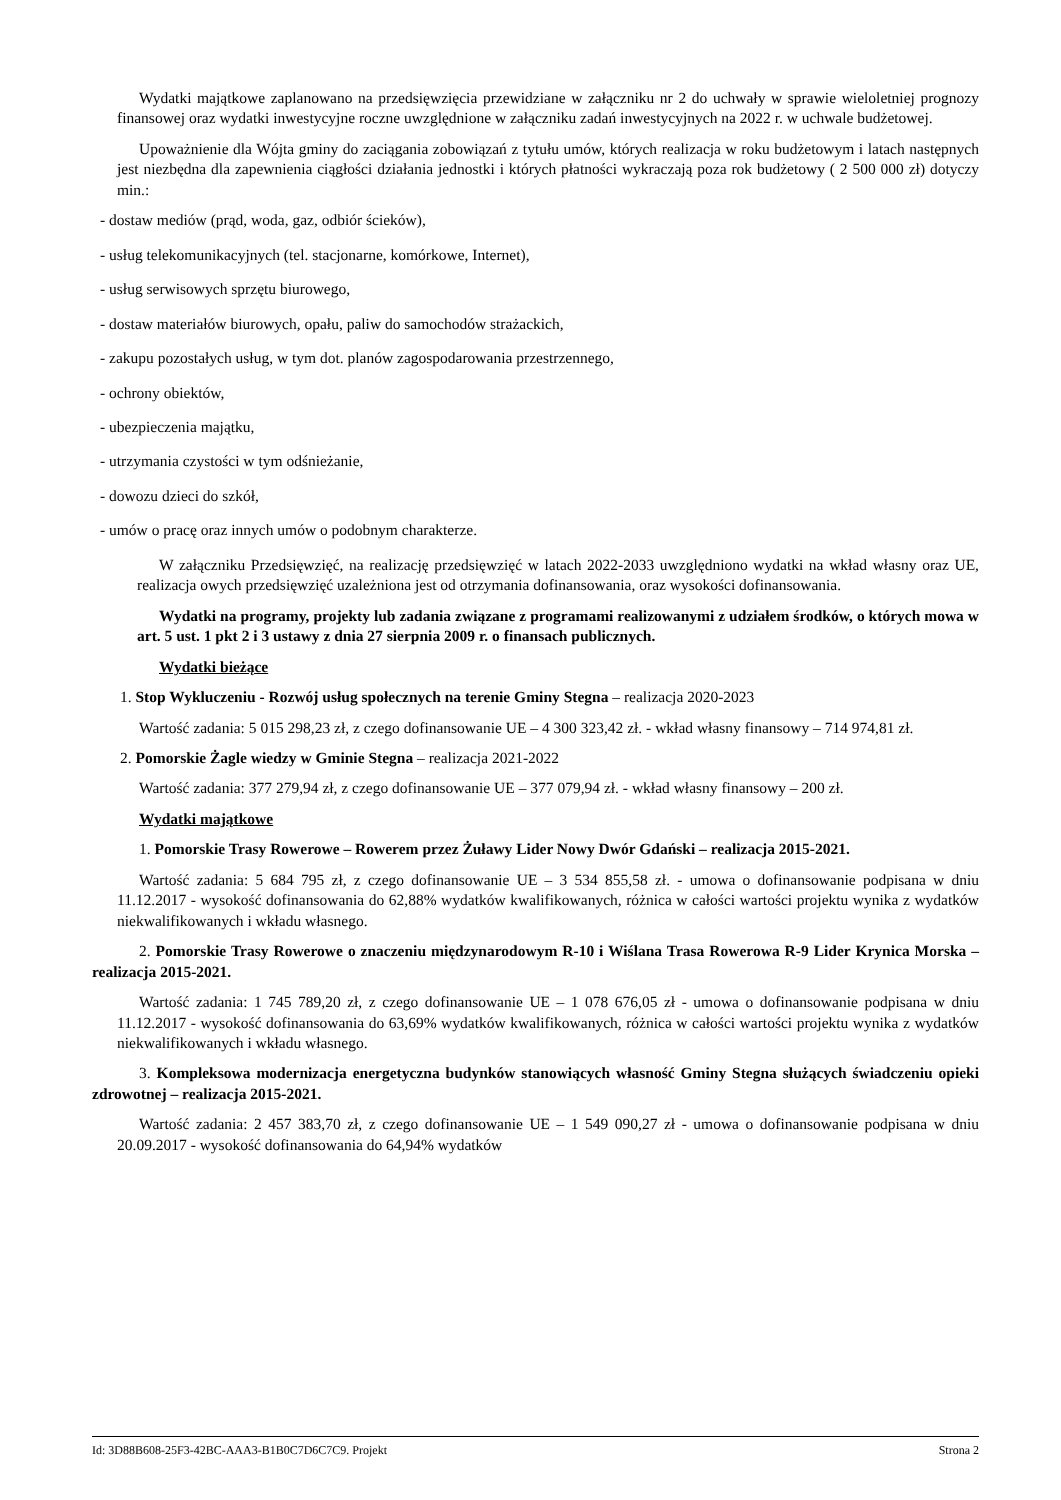Wydatki majątkowe zaplanowano na przedsięwzięcia przewidziane w załączniku nr 2 do uchwały w sprawie wieloletniej prognozy finansowej oraz wydatki inwestycyjne roczne uwzględnione w załączniku zadań inwestycyjnych na 2022 r. w uchwale budżetowej.
Upoważnienie dla Wójta gminy do zaciągania zobowiązań z tytułu umów, których realizacja w roku budżetowym i latach następnych jest niezbędna dla zapewnienia ciągłości działania jednostki i których płatności wykraczają poza rok budżetowy ( 2 500 000 zł) dotyczy min.:
- dostaw mediów (prąd, woda, gaz, odbiór ścieków),
- usług telekomunikacyjnych (tel. stacjonarne, komórkowe, Internet),
- usług serwisowych sprzętu biurowego,
- dostaw materiałów biurowych, opału, paliw do samochodów strażackich,
- zakupu pozostałych usług, w tym dot. planów zagospodarowania przestrzennego,
- ochrony obiektów,
- ubezpieczenia majątku,
- utrzymania czystości w tym odśnieżanie,
- dowozu dzieci do szkół,
- umów o pracę oraz innych umów o podobnym charakterze.
W załączniku Przedsięwzięć, na realizację przedsięwzięć w latach 2022-2033 uwzględniono wydatki na wkład własny oraz UE, realizacja owych przedsięwzięć uzależniona jest od otrzymania dofinansowania, oraz wysokości dofinansowania.
Wydatki na programy, projekty lub zadania związane z programami realizowanymi z udziałem środków, o których mowa w art. 5 ust. 1 pkt 2 i 3 ustawy z dnia 27 sierpnia 2009 r. o finansach publicznych.
Wydatki bieżące
1. Stop Wykluczeniu - Rozwój usług społecznych na terenie Gminy Stegna – realizacja 2020-2023
Wartość zadania: 5 015 298,23 zł, z czego dofinansowanie UE – 4 300 323,42 zł. - wkład własny finansowy – 714 974,81 zł.
2. Pomorskie Żagle wiedzy w Gminie Stegna – realizacja 2021-2022
Wartość zadania: 377 279,94 zł, z czego dofinansowanie UE – 377 079,94 zł. - wkład własny finansowy – 200 zł.
Wydatki majątkowe
1. Pomorskie Trasy Rowerowe – Rowerem przez Żuławy Lider Nowy Dwór Gdański – realizacja 2015-2021.
Wartość zadania: 5 684 795 zł, z czego dofinansowanie UE – 3 534 855,58 zł. - umowa o dofinansowanie podpisana w dniu 11.12.2017 - wysokość dofinansowania do 62,88% wydatków kwalifikowanych, różnica w całości wartości projektu wynika z wydatków niekwalifikowanych i wkładu własnego.
2. Pomorskie Trasy Rowerowe o znaczeniu międzynarodowym R-10 i Wiślana Trasa Rowerowa R-9 Lider Krynica Morska – realizacja 2015-2021.
Wartość zadania: 1 745 789,20 zł, z czego dofinansowanie UE – 1 078 676,05 zł - umowa o dofinansowanie podpisana w dniu 11.12.2017 - wysokość dofinansowania do 63,69% wydatków kwalifikowanych, różnica w całości wartości projektu wynika z wydatków niekwalifikowanych i wkładu własnego.
3. Kompleksowa modernizacja energetyczna budynków stanowiących własność Gminy Stegna służących świadczeniu opieki zdrowotnej – realizacja 2015-2021.
Wartość zadania: 2 457 383,70 zł, z czego dofinansowanie UE – 1 549 090,27 zł - umowa o dofinansowanie podpisana w dniu 20.09.2017 - wysokość dofinansowania do 64,94% wydatków
Id: 3D88B608-25F3-42BC-AAA3-B1B0C7D6C7C9. Projekt Strona 2